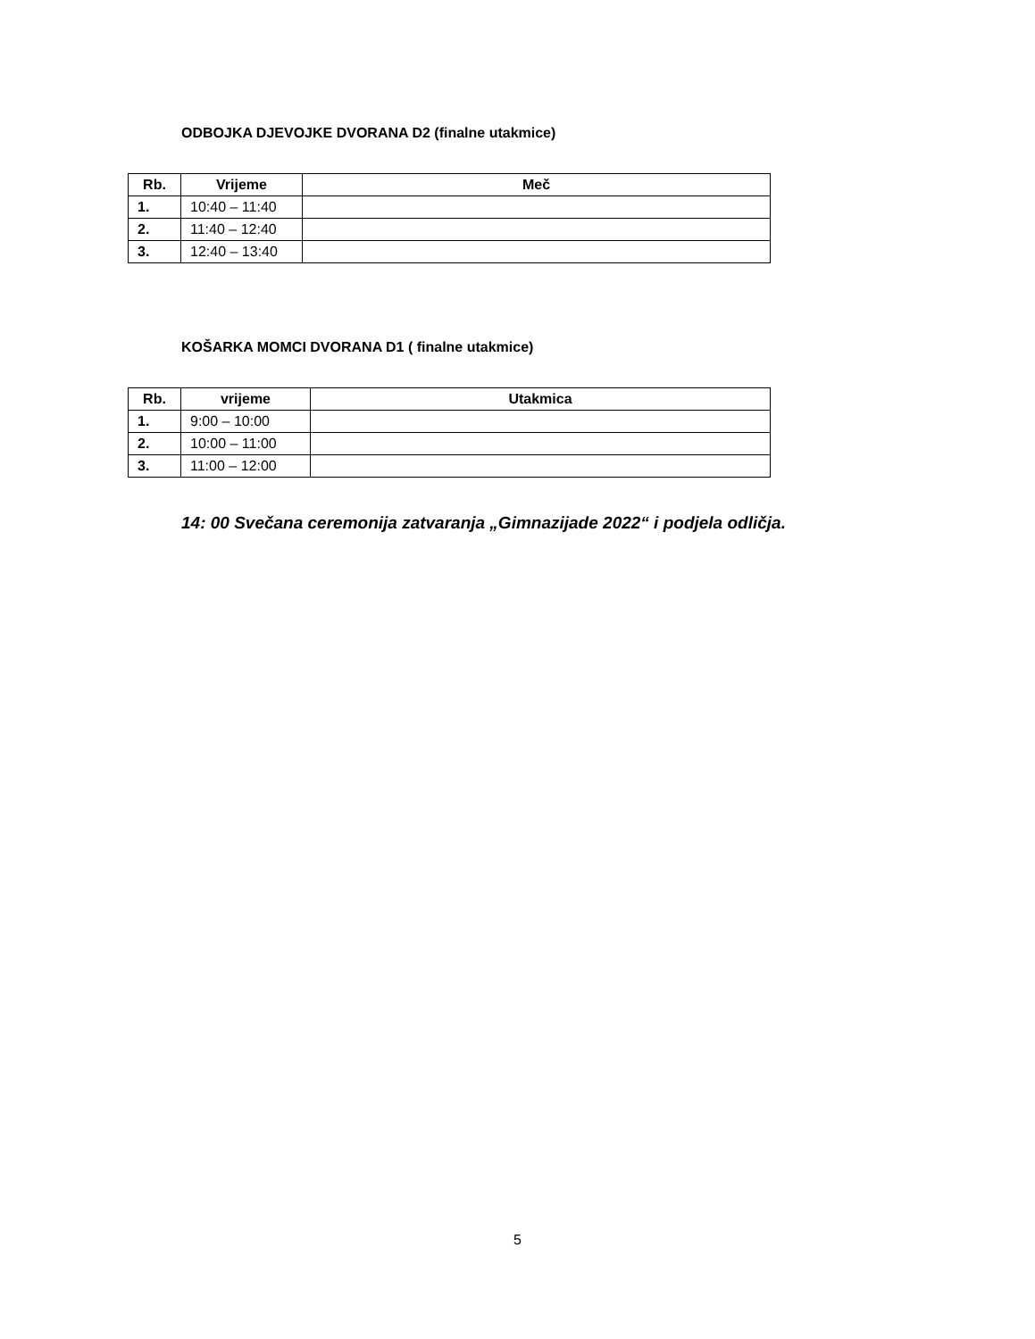ODBOJKA DJEVOJKE DVORANA D2 (finalne utakmice)
| Rb. | Vrijeme | Meč |
| --- | --- | --- |
| 1. | 10:40 – 11:40 | |
| 2. | 11:40 – 12:40 | |
| 3. | 12:40 – 13:40 | |
KOŠARKA MOMCI DVORANA D1 ( finalne utakmice)
| Rb. | vrijeme | Utakmica |
| --- | --- | --- |
| 1. | 9:00 – 10:00 | |
| 2. | 10:00 – 11:00 | |
| 3. | 11:00 – 12:00 | |
14: 00 Svečana ceremonija zatvaranja „Gimnazijade 2022“ i podjela odličja.
5